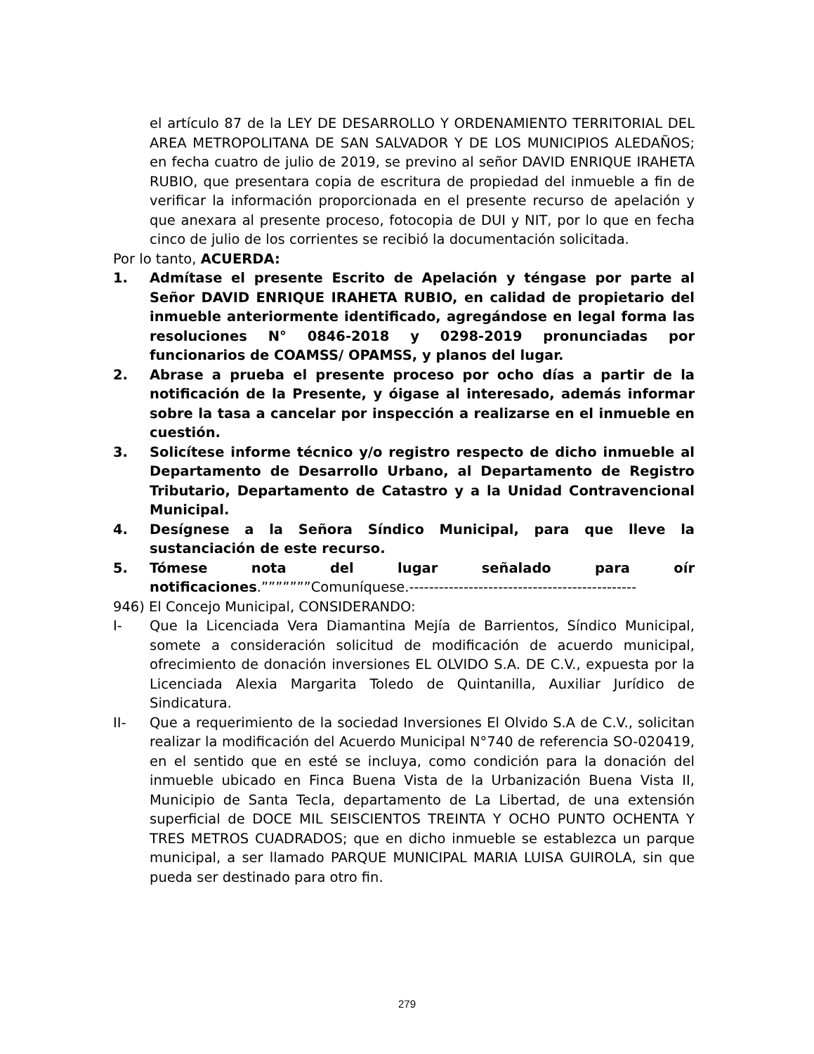el artículo 87 de la LEY DE DESARROLLO Y ORDENAMIENTO TERRITORIAL DEL AREA METROPOLITANA DE SAN SALVADOR Y DE LOS MUNICIPIOS ALEDAÑOS; en fecha cuatro de julio de 2019, se previno al señor DAVID ENRIQUE IRAHETA RUBIO, que presentara copia de escritura de propiedad del inmueble a fin de verificar la información proporcionada en el presente recurso de apelación y que anexara al presente proceso, fotocopia de DUI y NIT, por lo que en fecha cinco de julio de los corrientes se recibió la documentación solicitada.
Por lo tanto, ACUERDA:
1. Admítase el presente Escrito de Apelación y téngase por parte al Señor DAVID ENRIQUE IRAHETA RUBIO, en calidad de propietario del inmueble anteriormente identificado, agregándose en legal forma las resoluciones N° 0846-2018 y 0298-2019 pronunciadas por funcionarios de COAMSS/ OPAMSS, y planos del lugar.
2. Abrase a prueba el presente proceso por ocho días a partir de la notificación de la Presente, y óigase al interesado, además informar sobre la tasa a cancelar por inspección a realizarse en el inmueble en cuestión.
3. Solicítese informe técnico y/o registro respecto de dicho inmueble al Departamento de Desarrollo Urbano, al Departamento de Registro Tributario, Departamento de Catastro y a la Unidad Contravencional Municipal.
4. Desígnese a la Señora Síndico Municipal, para que lleve la sustanciación de este recurso.
5. Tómese nota del lugar señalado para oír notificaciones.”””””””Comuníquese.----------------------------------------------
946) El Concejo Municipal, CONSIDERANDO:
I- Que la Licenciada Vera Diamantina Mejía de Barrientos, Síndico Municipal, somete a consideración solicitud de modificación de acuerdo municipal, ofrecimiento de donación inversiones EL OLVIDO S.A. DE C.V., expuesta por la Licenciada Alexia Margarita Toledo de Quintanilla, Auxiliar Jurídico de Sindicatura.
II- Que a requerimiento de la sociedad Inversiones El Olvido S.A de C.V., solicitan realizar la modificación del Acuerdo Municipal N°740 de referencia SO-020419, en el sentido que en esté se incluya, como condición para la donación del inmueble ubicado en Finca Buena Vista de la Urbanización Buena Vista II, Municipio de Santa Tecla, departamento de La Libertad, de una extensión superficial de DOCE MIL SEISCIENTOS TREINTA Y OCHO PUNTO OCHENTA Y TRES METROS CUADRADOS; que en dicho inmueble se establezca un parque municipal, a ser llamado PARQUE MUNICIPAL MARIA LUISA GUIROLA, sin que pueda ser destinado para otro fin.
279